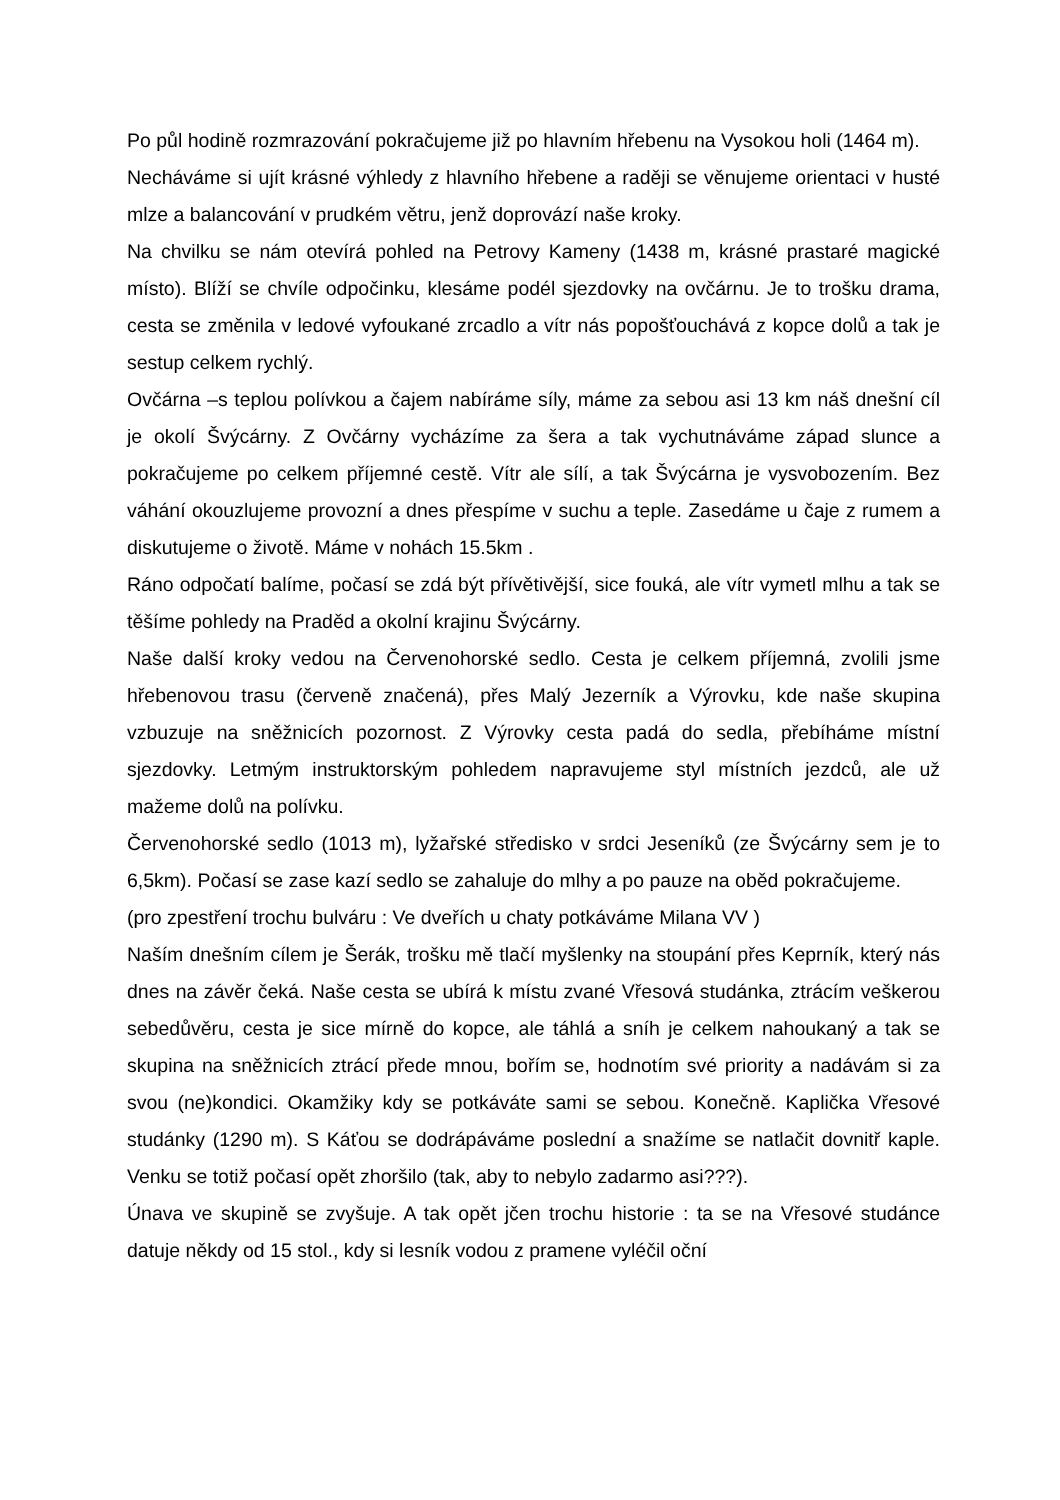Po půl hodině rozmrazování pokračujeme již po hlavním hřebenu na Vysokou holi (1464 m).
Necháváme si ujít krásné výhledy z hlavního hřebene a raději se věnujeme orientaci v husté mlze a balancování v prudkém větru, jenž doprovází naše kroky.
Na chvilku se nám otevírá pohled na Petrovy Kameny (1438 m, krásné prastaré magické místo). Blíží se chvíle odpočinku, klesáme podél sjezdovky na ovčárnu. Je to trošku drama, cesta se změnila v ledové vyfoukané zrcadlo a vítr nás popošťouchává z kopce dolů a tak je sestup celkem rychlý.
Ovčárna –s teplou polívkou a čajem nabíráme síly, máme za sebou asi 13 km náš dnešní cíl je okolí Švýcárny. Z Ovčárny vycházíme za šera a tak vychutnáváme západ slunce a pokračujeme po celkem příjemné cestě. Vítr ale sílí, a tak Švýcárna je vysvobozením. Bez váhání okouzlujeme provozní a dnes přespíme v suchu a teple. Zasedáme u čaje z rumem a diskutujeme o životě. Máme v nohách 15.5km .
Ráno odpočatí balíme, počasí se zdá být přívětivější, sice fouká, ale vítr vymetl mlhu a tak se těšíme pohledy na Praděd a okolní krajinu Švýcárny.
Naše další kroky vedou na Červenohorské sedlo. Cesta je celkem příjemná, zvolili jsme hřebenovou trasu (červeně značená), přes Malý Jezerník a Výrovku, kde naše skupina vzbuzuje na sněžnicích pozornost. Z Výrovky cesta padá do sedla, přebíháme místní sjezdovky. Letmým instruktorským pohledem napravujeme styl místních jezdců, ale už mažeme dolů na polívku.
Červenohorské sedlo (1013 m), lyžařské středisko v srdci Jeseníků (ze Švýcárny sem je to 6,5km). Počasí se zase kazí sedlo se zahaluje do mlhy a po pauze na oběd pokračujeme.
(pro zpestření trochu bulváru : Ve dveřích u chaty potkáváme Milana VV )
Naším dnešním cílem je Šerák, trošku mě tlačí myšlenky na stoupání přes Keprník, který nás dnes na závěr čeká. Naše cesta se ubírá k místu zvané Vřesová studánka, ztrácím veškerou sebedůvěru, cesta je sice mírně do kopce, ale táhlá a sníh je celkem nahoukaný a tak se skupina na sněžnicích ztrácí přede mnou, bořím se, hodnotím své priority a nadávám si za svou (ne)kondici. Okamžiky kdy se potkáváte sami se sebou. Konečně. Kaplička Vřesové studánky (1290 m). S Káťou se dodrápáváme poslední a snažíme se natlačit dovnitř kaple. Venku se totiž počasí opět zhoršilo (tak, aby to nebylo zadarmo asi???).
Únava ve skupině se zvyšuje. A tak opět jčen trochu historie : ta se na Vřesové studánce datuje někdy od 15 stol., kdy si lesník vodou z pramene vyléčil oční